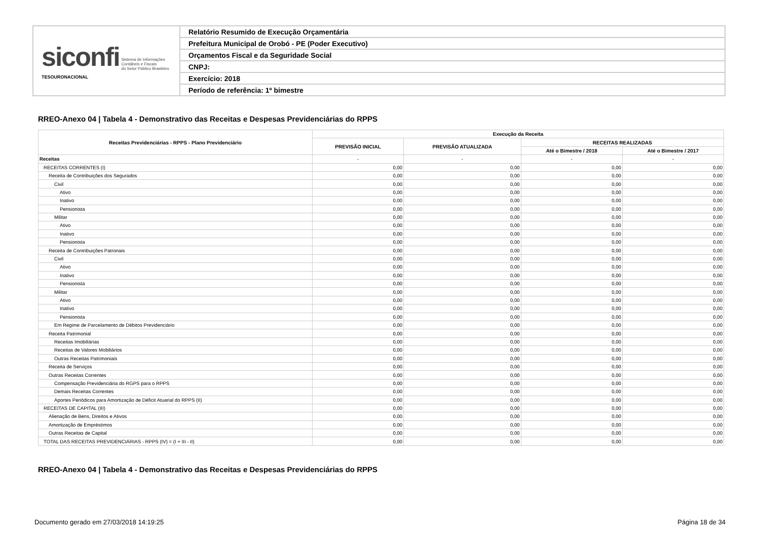| siconfi Sistema de Informações Contábeis e Fiscais do Setor Público Brasileiro TESOURONACIONAL | Relatório Resumido de Execução Orçamentária |
| | Prefeitura Municipal de Orobó - PE (Poder Executivo) |
| | Orçamentos Fiscal e da Seguridade Social |
| | CNPJ: |
| | Exercício: 2018 |
| | Período de referência: 1º bimestre |
RREO-Anexo 04 | Tabela 4 - Demonstrativo das Receitas e Despesas Previdenciárias do RPPS
| Receitas Previdenciárias - RPPS - Plano Previdenciário | Execução da Receita | | | |
| --- | --- | --- | --- | --- |
| | PREVISÃO INICIAL | PREVISÃO ATUALIZADA | RECEITAS REALIZADAS | |
| | | | Até o Bimestre / 2018 | Até o Bimestre / 2017 |
| Receitas | - | - | - | - |
| RECEITAS CORRENTES (I) | 0,00 | 0,00 | 0,00 | 0,00 |
| Receita de Contribuições dos Segurados | 0,00 | 0,00 | 0,00 | 0,00 |
| Civil | 0,00 | 0,00 | 0,00 | 0,00 |
| Ativo | 0,00 | 0,00 | 0,00 | 0,00 |
| Inativo | 0,00 | 0,00 | 0,00 | 0,00 |
| Pensionista | 0,00 | 0,00 | 0,00 | 0,00 |
| Militar | 0,00 | 0,00 | 0,00 | 0,00 |
| Ativo | 0,00 | 0,00 | 0,00 | 0,00 |
| Inativo | 0,00 | 0,00 | 0,00 | 0,00 |
| Pensionista | 0,00 | 0,00 | 0,00 | 0,00 |
| Receita de Contribuições Patronais | 0,00 | 0,00 | 0,00 | 0,00 |
| Civil | 0,00 | 0,00 | 0,00 | 0,00 |
| Ativo | 0,00 | 0,00 | 0,00 | 0,00 |
| Inativo | 0,00 | 0,00 | 0,00 | 0,00 |
| Pensionista | 0,00 | 0,00 | 0,00 | 0,00 |
| Militar | 0,00 | 0,00 | 0,00 | 0,00 |
| Ativo | 0,00 | 0,00 | 0,00 | 0,00 |
| Inativo | 0,00 | 0,00 | 0,00 | 0,00 |
| Pensionista | 0,00 | 0,00 | 0,00 | 0,00 |
| Em Regime de Parcelamento de Débitos Previdenciário | 0,00 | 0,00 | 0,00 | 0,00 |
| Receita Patrimonial | 0,00 | 0,00 | 0,00 | 0,00 |
| Receitas Imobiliárias | 0,00 | 0,00 | 0,00 | 0,00 |
| Receitas de Valores Mobiliários | 0,00 | 0,00 | 0,00 | 0,00 |
| Outras Receitas Patrimoniais | 0,00 | 0,00 | 0,00 | 0,00 |
| Receita de Serviços | 0,00 | 0,00 | 0,00 | 0,00 |
| Outras Receitas Correntes | 0,00 | 0,00 | 0,00 | 0,00 |
| Compensação Previdenciária do RGPS para o RPPS | 0,00 | 0,00 | 0,00 | 0,00 |
| Demais Receitas Correntes | 0,00 | 0,00 | 0,00 | 0,00 |
| Aportes Periódicos para Amortização de Déficit Atuarial do RPPS (II) | 0,00 | 0,00 | 0,00 | 0,00 |
| RECEITAS DE CAPITAL (III) | 0,00 | 0,00 | 0,00 | 0,00 |
| Alienação de Bens, Direitos e Ativos | 0,00 | 0,00 | 0,00 | 0,00 |
| Amortização de Empréstimos | 0,00 | 0,00 | 0,00 | 0,00 |
| Outras Receitas de Capital | 0,00 | 0,00 | 0,00 | 0,00 |
| TOTAL DAS RECEITAS PREVIDENCIÁRIAS - RPPS (IV) = (I + III - II) | 0,00 | 0,00 | 0,00 | 0,00 |
RREO-Anexo 04 | Tabela 4 - Demonstrativo das Receitas e Despesas Previdenciárias do RPPS
Documento gerado em 27/03/2018 14:19:25 Página 18 de 34